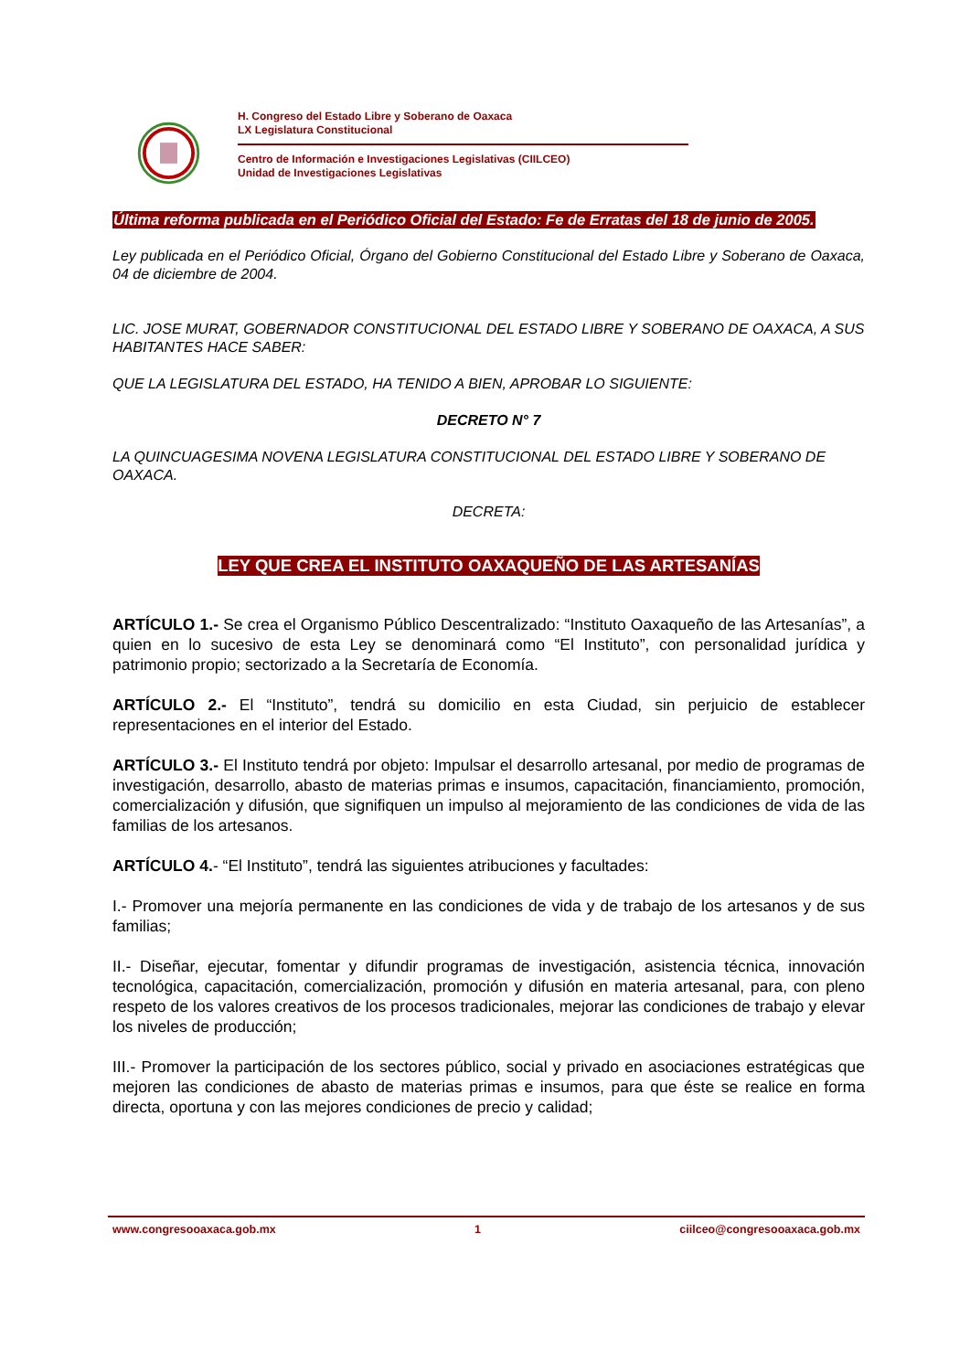H. Congreso del Estado Libre y Soberano de Oaxaca
LX Legislatura Constitucional
Centro de Información e Investigaciones Legislativas (CIILCEO)
Unidad de Investigaciones Legislativas
Última reforma publicada en el Periódico Oficial del Estado: Fe de Erratas del 18 de junio de 2005.
Ley publicada en el Periódico Oficial, Órgano del Gobierno Constitucional del Estado Libre y Soberano de Oaxaca, 04 de diciembre de 2004.
LIC. JOSE MURAT, GOBERNADOR CONSTITUCIONAL DEL ESTADO LIBRE Y SOBERANO DE OAXACA, A SUS HABITANTES HACE SABER:
QUE LA LEGISLATURA DEL ESTADO, HA TENIDO A BIEN, APROBAR LO SIGUIENTE:
DECRETO N° 7
LA QUINCUAGESIMA NOVENA LEGISLATURA CONSTITUCIONAL DEL ESTADO LIBRE Y SOBERANO DE OAXACA.
DECRETA:
LEY QUE CREA EL INSTITUTO OAXAQUEÑO DE LAS ARTESANÍAS
ARTÍCULO 1.- Se crea el Organismo Público Descentralizado: “Instituto Oaxaqueño de las Artesanías”, a quien en lo sucesivo de esta Ley se denominará como “El Instituto”, con personalidad jurídica y patrimonio propio; sectorizado a la Secretaría de Economía.
ARTÍCULO 2.- El “Instituto”, tendrá su domicilio en esta Ciudad, sin perjuicio de establecer representaciones en el interior del Estado.
ARTÍCULO 3.- El Instituto tendrá por objeto: Impulsar el desarrollo artesanal, por medio de programas de investigación, desarrollo, abasto de materias primas e insumos, capacitación, financiamiento, promoción, comercialización y difusión, que signifiquen un impulso al mejoramiento de las condiciones de vida de las familias de los artesanos.
ARTÍCULO 4.- “El Instituto”, tendrá las siguientes atribuciones y facultades:
I.- Promover una mejoría permanente en las condiciones de vida y de trabajo de los artesanos y de sus familias;
II.- Diseñar, ejecutar, fomentar y difundir programas de investigación, asistencia técnica, innovación tecnológica, capacitación, comercialización, promoción y difusión en materia artesanal, para, con pleno respeto de los valores creativos de los procesos tradicionales, mejorar las condiciones de trabajo y elevar los niveles de producción;
III.- Promover la participación de los sectores público, social y privado en asociaciones estratégicas que mejoren las condiciones de abasto de materias primas e insumos, para que éste se realice en forma directa, oportuna y con las mejores condiciones de precio y calidad;
www.congresooaxaca.gob.mx 1 ciilceo@congresooaxaca.gob.mx